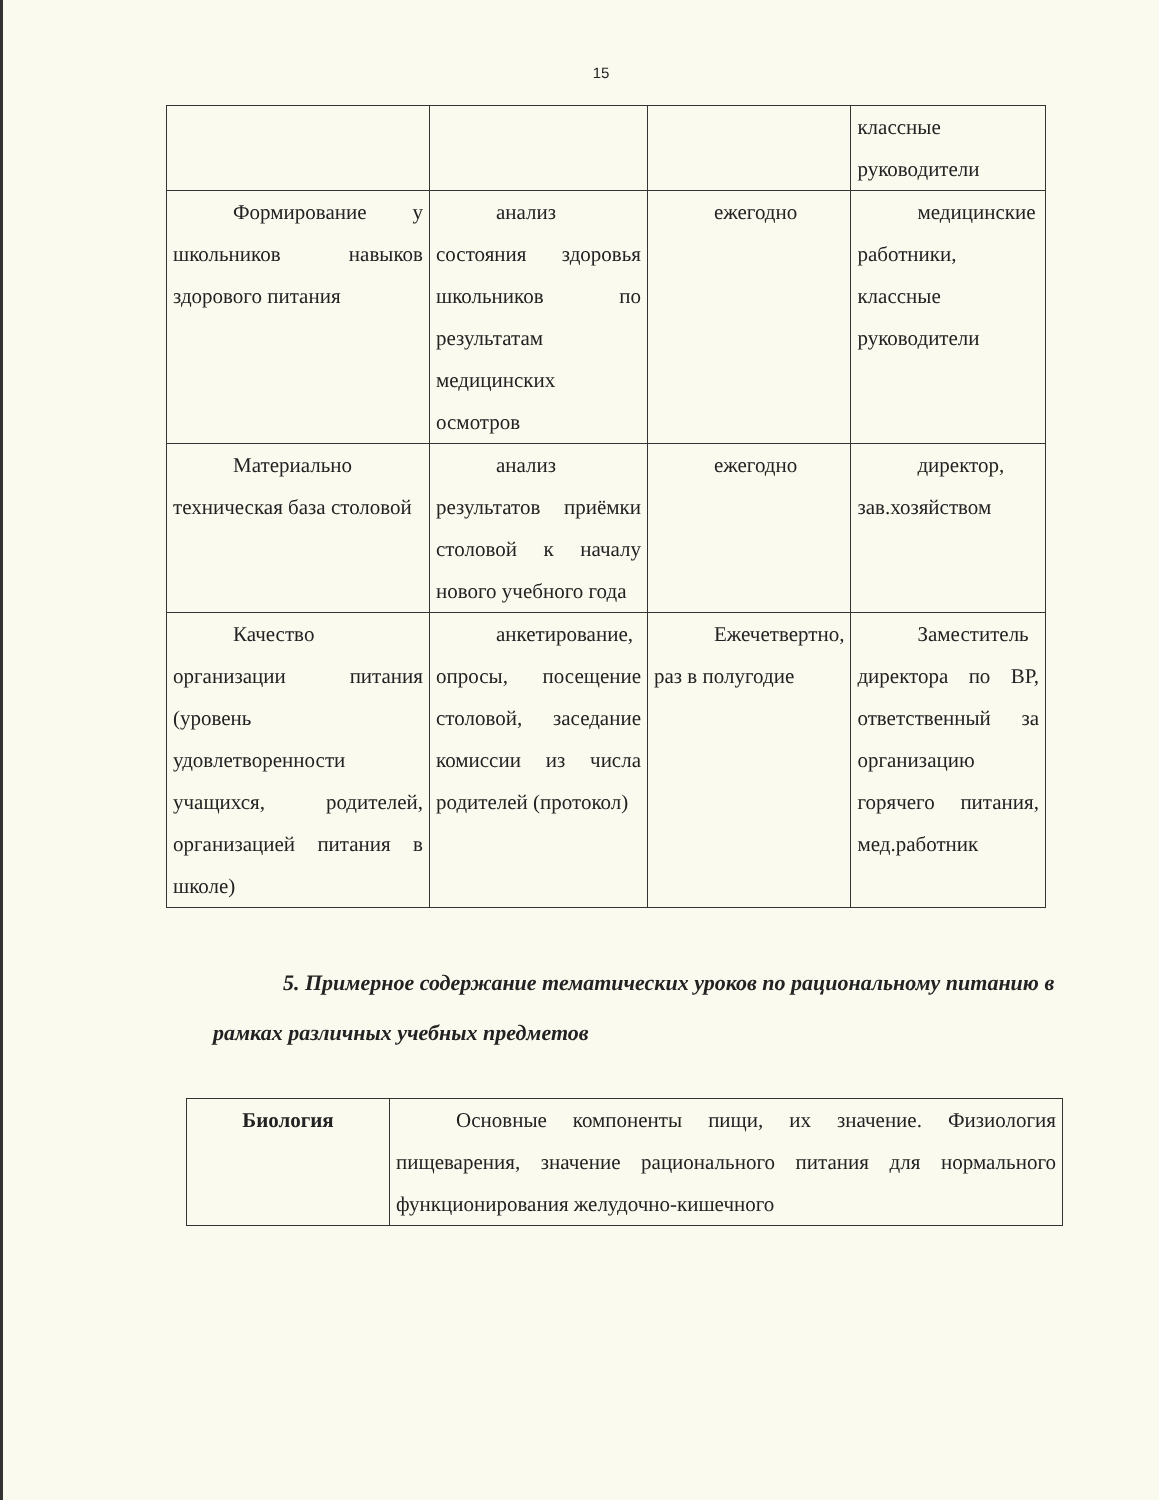15
| | | | классные руководители |
| Формирование у школьников навыков здорового питания | анализ состояния здоровья школьников по результатам медицинских осмотров | ежегодно | медицинские работники, классные руководители |
| Материально техническая база столовой | анализ результатов приёмки столовой к началу нового учебного года | ежегодно | директор, зав.хозяйством |
| Качество организации питания (уровень удовлетворенности учащихся, родителей, организацией питания в школе) | анкетирование, опросы, посещение столовой, заседание комиссии из числа родителей (протокол) | Ежечетвертно, раз в полугодие | Заместитель директора по ВР, ответственный за организацию горячего питания, мед.работник |
5. Примерное содержание тематических уроков по рациональному питанию в рамках различных учебных предметов
| Биология | Основные компоненты пищи, их значение. Физиология пищеварения, значение рационального питания для нормального функционирования желудочно-кишечного |